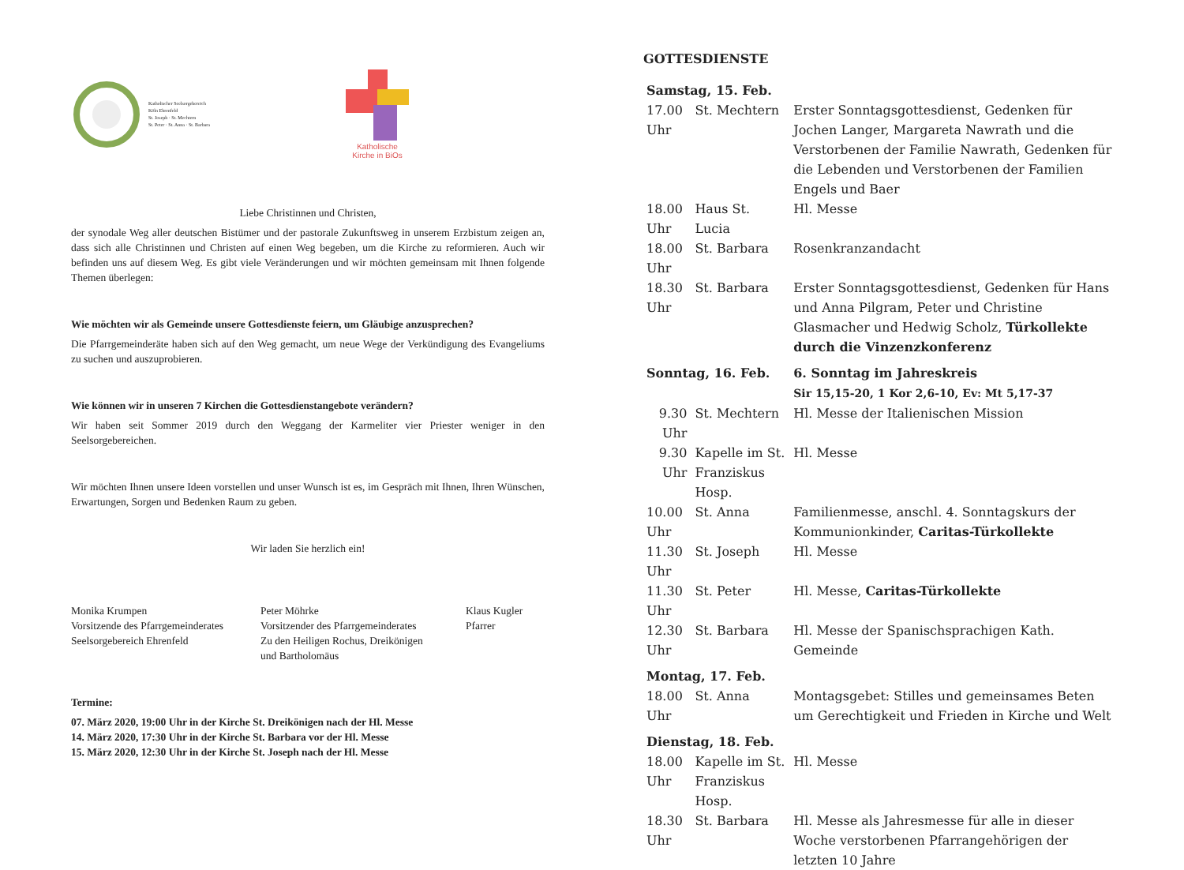Katholischer Seelsorgebereich
Köln Ehrenfeld
St. Joseph · St. Mechtern
St. Peter · St. Anna · St. Barbara
Katholische
Kirche in BiOs
Liebe Christinnen und Christen,
der synodale Weg aller deutschen Bistümer und der pastorale Zukunftsweg in unserem Erzbistum zeigen an, dass sich alle Christinnen und Christen auf einen Weg begeben, um die Kirche zu reformieren. Auch wir befinden uns auf diesem Weg. Es gibt viele Veränderungen und wir möchten gemeinsam mit Ihnen folgende Themen überlegen:
Wie möchten wir als Gemeinde unsere Gottesdienste feiern, um Gläubige anzusprechen?
Die Pfarrgemeinderäte haben sich auf den Weg gemacht, um neue Wege der Verkündigung des Evangeliums zu suchen und auszuprobieren.
Wie können wir in unseren 7 Kirchen die Gottesdienstangebote verändern?
Wir haben seit Sommer 2019 durch den Weggang der Karmeliter vier Priester weniger in den Seelsorgebereichen.
Wir möchten Ihnen unsere Ideen vorstellen und unser Wunsch ist es, im Gespräch mit Ihnen, Ihren Wünschen, Erwartungen, Sorgen und Bedenken Raum zu geben.
Wir laden Sie herzlich ein!
Monika Krumpen
Vorsitzende des Pfarrgemeinderates
Seelsorgebereich Ehrenfeld
Peter Möhrke
Vorsitzender des Pfarrgemeinderates
Zu den Heiligen Rochus, Dreikönigen
und Bartholomäus
Klaus Kugler
Pfarrer
Termine:
07. März 2020, 19:00 Uhr in der Kirche St. Dreikönigen nach der Hl. Messe
14. März 2020, 17:30 Uhr in der Kirche St. Barbara vor der Hl. Messe
15. März 2020, 12:30 Uhr in der Kirche St. Joseph nach der Hl. Messe
GOTTESDIENSTE
| Samstag, 15. Feb. | | |
| 17.00 Uhr | St. Mechtern | Erster Sonntagsgottesdienst, Gedenken für Jochen Langer, Margareta Nawrath und die Verstorbenen der Familie Nawrath, Gedenken für die Lebenden und Verstorbenen der Familien Engels und Baer |
| 18.00 Uhr | Haus St. Lucia | Hl. Messe |
| 18.00 Uhr | St. Barbara | Rosenkranzandacht |
| 18.30 Uhr | St. Barbara | Erster Sonntagsgottesdienst, Gedenken für Hans und Anna Pilgram, Peter und Christine Glasmacher und Hedwig Scholz, Türkollekte durch die Vinzenzkonferenz |
| Sonntag, 16. Feb. | | 6. Sonntag im Jahreskreis Sir 15,15-20, 1 Kor 2,6-10, Ev: Mt 5,17-37 |
| 9.30 Uhr | St. Mechtern | Hl. Messe der Italienischen Mission |
| 9.30 Uhr | Kapelle im St. Franziskus Hosp. | Hl. Messe |
| 10.00 Uhr | St. Anna | Familienmesse, anschl. 4. Sonntagskurs der Kommunionkinder, Caritas-Türkollekte |
| 11.30 Uhr | St. Joseph | Hl. Messe |
| 11.30 Uhr | St. Peter | Hl. Messe, Caritas-Türkollekte |
| 12.30 Uhr | St. Barbara | Hl. Messe der Spanischsprachigen Kath. Gemeinde |
| Montag, 17. Feb. | | |
| 18.00 Uhr | St. Anna | Montagsgebet: Stilles und gemeinsames Beten um Gerechtigkeit und Frieden in Kirche und Welt |
| Dienstag, 18. Feb. | | |
| 18.00 Uhr | Kapelle im St. Franziskus Hosp. | Hl. Messe |
| 18.30 Uhr | St. Barbara | Hl. Messe als Jahresmesse für alle in dieser Woche verstorbenen Pfarrangehörigen der letzten 10 Jahre |